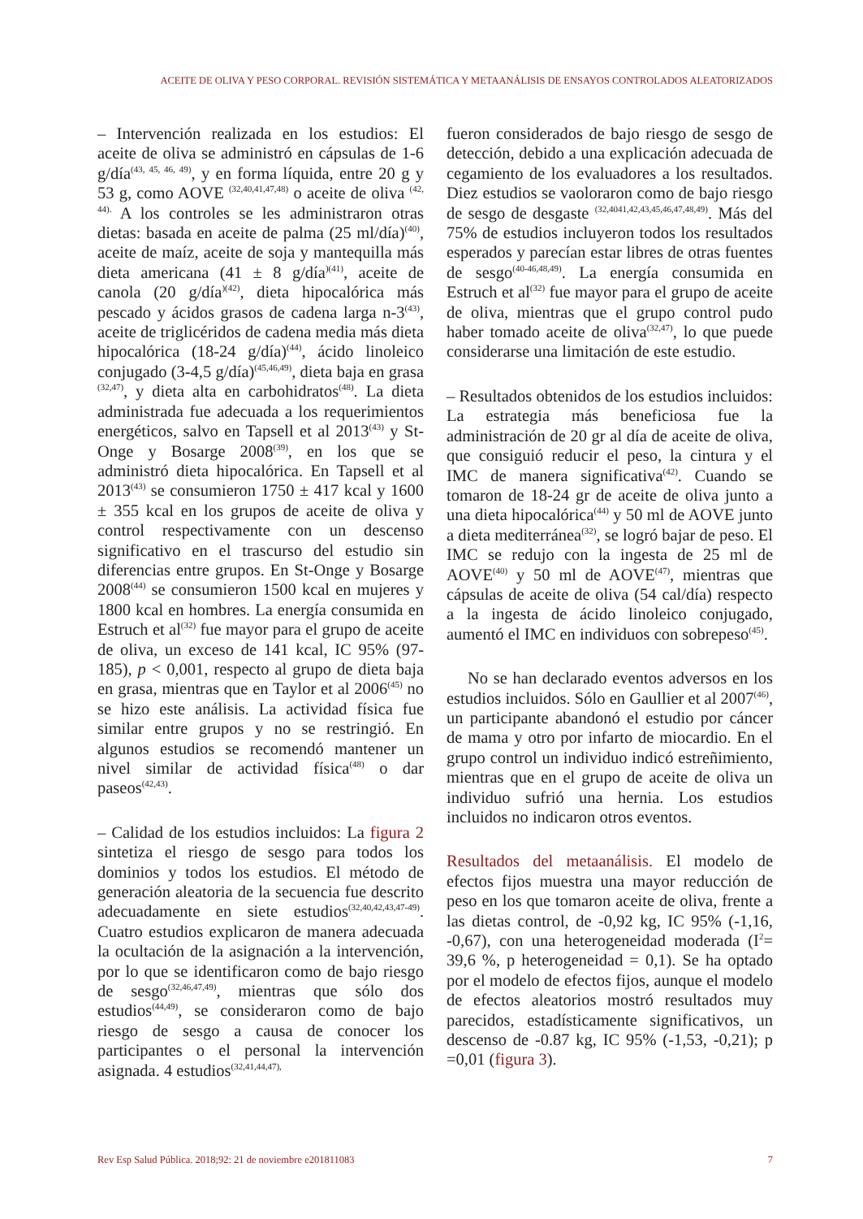ACEITE DE OLIVA Y PESO CORPORAL. REVISIÓN SISTEMÁTICA Y METAANÁLISIS DE ENSAYOS CONTROLADOS ALEATORIZADOS
– Intervención realizada en los estudios: El aceite de oliva se administró en cápsulas de 1-6 g/día<sup>(43, 45, 46, 49)</sup>, y en forma líquida, entre 20 g y 53 g, como AOVE <sup>(32,40,41,47,48)</sup> o aceite de oliva <sup>(42, 44).</sup> A los controles se les administraron otras dietas: basada en aceite de palma (25 ml/día)<sup>(40)</sup>, aceite de maíz, aceite de soja y mantequilla más dieta americana (41 ± 8 g/día<sup>)(41)</sup>, aceite de canola (20 g/día<sup>)(42)</sup>, dieta hipocalórica más pescado y ácidos grasos de cadena larga n-3<sup>(43)</sup>, aceite de triglicéridos de cadena media más dieta hipocalórica (18-24 g/día)<sup>(44)</sup>, ácido linoleico conjugado (3-4,5 g/día)<sup>(45,46,49)</sup>, dieta baja en grasa <sup>(32,47)</sup>, y dieta alta en carbohidratos<sup>(48)</sup>. La dieta administrada fue adecuada a los requerimientos energéticos, salvo en Tapsell et al 2013<sup>(43)</sup> y St-Onge y Bosarge 2008<sup>(39)</sup>, en los que se administró dieta hipocalórica. En Tapsell et al 2013<sup>(43)</sup> se consumieron 1750 ± 417 kcal y 1600 ± 355 kcal en los grupos de aceite de oliva y control respectivamente con un descenso significativo en el trascurso del estudio sin diferencias entre grupos. En St-Onge y Bosarge 2008<sup>(44)</sup> se consumieron 1500 kcal en mujeres y 1800 kcal en hombres. La energía consumida en Estruch et al<sup>(32)</sup> fue mayor para el grupo de aceite de oliva, un exceso de 141 kcal, IC 95% (97-185), p < 0,001, respecto al grupo de dieta baja en grasa, mientras que en Taylor et al 2006<sup>(45)</sup> no se hizo este análisis. La actividad física fue similar entre grupos y no se restringió. En algunos estudios se recomendó mantener un nivel similar de actividad física<sup>(48)</sup> o dar paseos<sup>(42,43)</sup>.
– Calidad de los estudios incluidos: La figura 2 sintetiza el riesgo de sesgo para todos los dominios y todos los estudios. El método de generación aleatoria de la secuencia fue descrito adecuadamente en siete estudios<sup>(32,40,42,43,47-49)</sup>. Cuatro estudios explicaron de manera adecuada la ocultación de la asignación a la intervención, por lo que se identificaron como de bajo riesgo de sesgo<sup>(32,46,47,49)</sup>, mientras que sólo dos estudios<sup>(44,49)</sup>, se consideraron como de bajo riesgo de sesgo a causa de conocer los participantes o el personal la intervención asignada. 4 estudios<sup>(32,41,44,47),</sup>
fueron considerados de bajo riesgo de sesgo de detección, debido a una explicación adecuada de cegamiento de los evaluadores a los resultados. Diez estudios se vaoloraron como de bajo riesgo de sesgo de desgaste <sup>(32,4041,42,43,45,46,47,48,49)</sup>. Más del 75% de estudios incluyeron todos los resultados esperados y parecían estar libres de otras fuentes de sesgo<sup>(40-46,48,49)</sup>. La energía consumida en Estruch et al<sup>(32)</sup> fue mayor para el grupo de aceite de oliva, mientras que el grupo control pudo haber tomado aceite de oliva<sup>(32,47)</sup>, lo que puede considerarse una limitación de este estudio.
– Resultados obtenidos de los estudios incluidos: La estrategia más beneficiosa fue la administración de 20 gr al día de aceite de oliva, que consiguió reducir el peso, la cintura y el IMC de manera significativa<sup>(42)</sup>. Cuando se tomaron de 18-24 gr de aceite de oliva junto a una dieta hipocalórica<sup>(44)</sup> y 50 ml de AOVE junto a dieta mediterránea<sup>(32)</sup>, se logró bajar de peso. El IMC se redujo con la ingesta de 25 ml de AOVE<sup>(40)</sup> y 50 ml de AOVE<sup>(47)</sup>, mientras que cápsulas de aceite de oliva (54 cal/día) respecto a la ingesta de ácido linoleico conjugado, aumentó el IMC en individuos con sobrepeso<sup>(45)</sup>.
No se han declarado eventos adversos en los estudios incluidos. Sólo en Gaullier et al 2007<sup>(46)</sup>, un participante abandonó el estudio por cáncer de mama y otro por infarto de miocardio. En el grupo control un individuo indicó estreñimiento, mientras que en el grupo de aceite de oliva un individuo sufrió una hernia. Los estudios incluidos no indicaron otros eventos.
Resultados del metaanálisis. El modelo de efectos fijos muestra una mayor reducción de peso en los que tomaron aceite de oliva, frente a las dietas control, de -0,92 kg, IC 95% (-1,16, -0,67), con una heterogeneidad moderada (I<sup>2</sup>= 39,6 %, p heterogeneidad = 0,1). Se ha optado por el modelo de efectos fijos, aunque el modelo de efectos aleatorios mostró resultados muy parecidos, estadísticamente significativos, un descenso de -0.87 kg, IC 95% (-1,53, -0,21); p =0,01 (figura 3).
Rev Esp Salud Pública. 2018;92: 21 de noviembre e201811083 7